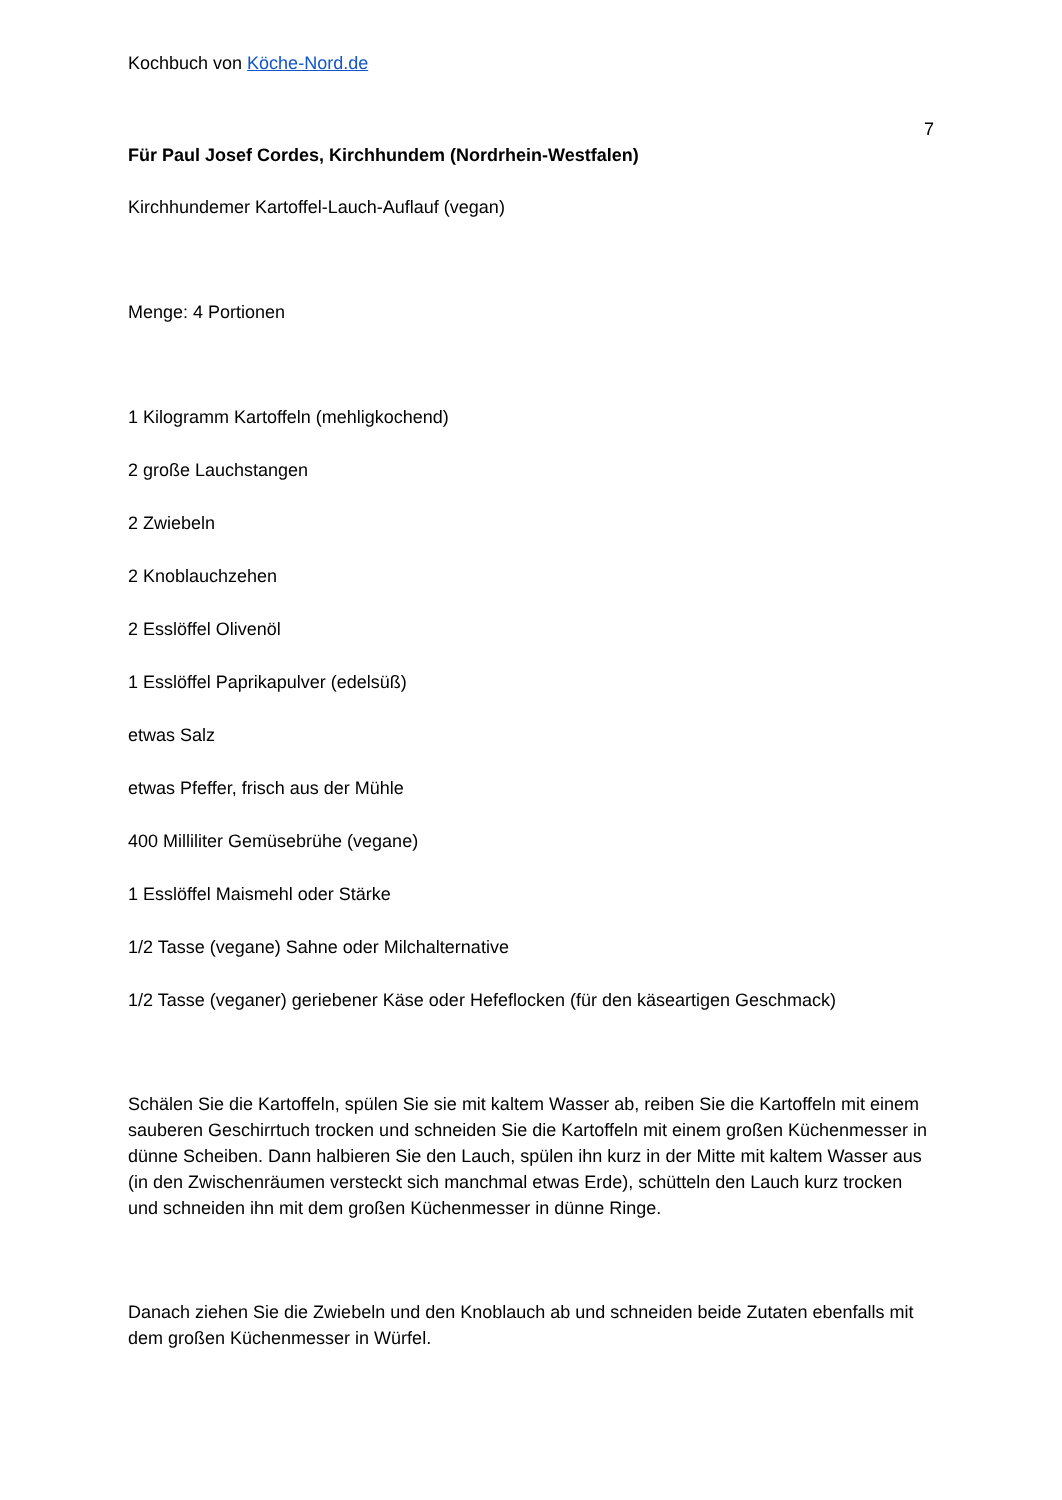Kochbuch von Köche-Nord.de
7
Für Paul Josef Cordes, Kirchhundem (Nordrhein-Westfalen)
Kirchhundemer Kartoffel-Lauch-Auflauf (vegan)
Menge: 4 Portionen
1 Kilogramm Kartoffeln (mehligkochend)
2 große Lauchstangen
2 Zwiebeln
2 Knoblauchzehen
2 Esslöffel Olivenöl
1 Esslöffel Paprikapulver (edelsüß)
etwas Salz
etwas Pfeffer, frisch aus der Mühle
400 Milliliter Gemüsebrühe (vegane)
1 Esslöffel Maismehl oder Stärke
1/2 Tasse (vegane) Sahne oder Milchalternative
1/2 Tasse (veganer) geriebener Käse oder Hefeflocken (für den käseartigen Geschmack)
Schälen Sie die Kartoffeln, spülen Sie sie mit kaltem Wasser ab, reiben Sie die Kartoffeln mit einem sauberen Geschirrtuch trocken und schneiden Sie die Kartoffeln mit einem großen Küchenmesser in dünne Scheiben. Dann halbieren Sie den Lauch, spülen ihn kurz in der Mitte mit kaltem Wasser aus (in den Zwischenräumen versteckt sich manchmal etwas Erde), schütteln den Lauch kurz trocken und schneiden ihn mit dem großen Küchenmesser in dünne Ringe.
Danach ziehen Sie die Zwiebeln und den Knoblauch ab und schneiden beide Zutaten ebenfalls mit dem großen Küchenmesser in Würfel.